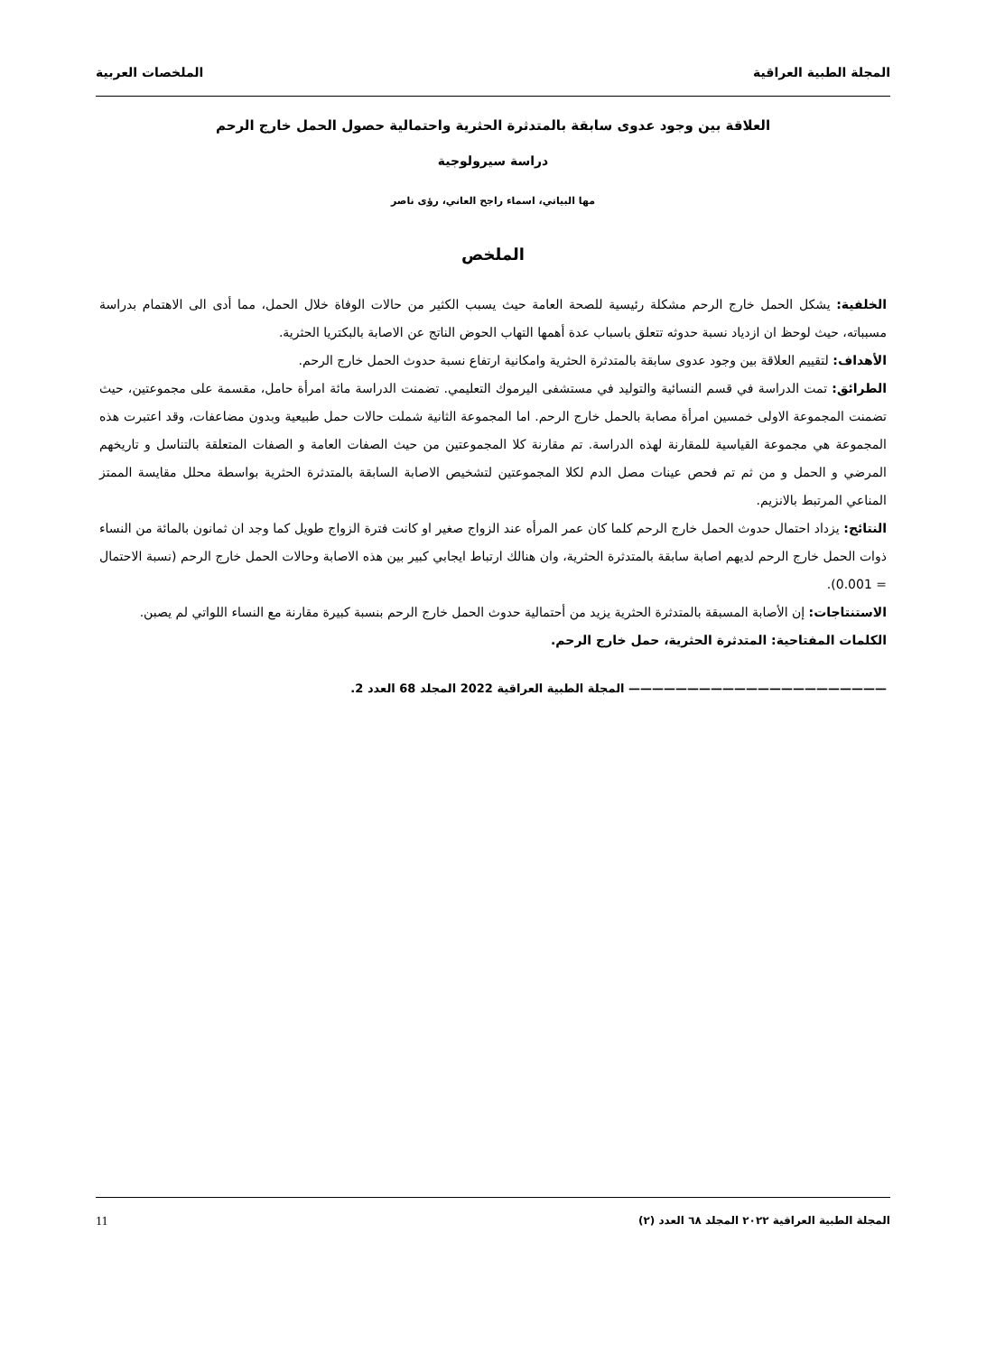المجلة الطبية العراقية الملخصات العربية
العلاقة بين وجود عدوى سابقة بالمتدثرة الحثرية واحتمالية حصول الحمل خارج الرحم
دراسة سيرولوجية
مها البياتي، اسماء راجح العاني، رؤى ناصر
الملخص
الخلفية: يشكل الحمل خارج الرحم مشكلة رئيسية للصحة العامة حيث يسبب الكثير من حالات الوفاة خلال الحمل، مما أدى الى الاهتمام بدراسة مسبباته، حيث لوحظ ان ازدياد نسبة حدوثه تتعلق باسباب عدة أهمها التهاب الحوض الناتج عن الاصابة بالبكتريا الحثرية.
الأهداف: لتقييم العلاقة بين وجود عدوى سابقة بالمتدثرة الحثرية وامكانية ارتفاع نسبة حدوث الحمل خارج الرحم.
الطرائق: تمت الدراسة في قسم النسائية والتوليد في مستشفى اليرموك التعليمي. تضمنت الدراسة مائة امرأة حامل، مقسمة على مجموعتين، حيث تضمنت المجموعة الاولى خمسين امرأة مصابة بالحمل خارج الرحم. اما المجموعة الثانية شملت حالات حمل طبيعية وبدون مضاعفات، وقد اعتبرت هذه المجموعة هي مجموعة القياسية للمقارنة لهذه الدراسة. تم مقارنة كلا المجموعتين من حيث الصفات العامة و الصفات المتعلقة بالتناسل و تاريخهم المرضي و الحمل و من ثم تم فحص عينات مصل الدم لكلا المجموعتين لتشخيص الاصابة السابقة بالمتدثرة الحثرية بواسطة محلل مقايسة الممتز المناعي المرتبط بالانزيم.
النتائج: يزداد احتمال حدوث الحمل خارج الرحم كلما كان عمر المرأه عند الزواج صغير او كانت فترة الزواج طويل كما وجد ان ثمانون بالمائة من النساء ذوات الحمل خارج الرحم لديهم اصابة سابقة بالمتدثرة الحثرية، وان هنالك ارتباط ايجابي كبير بين هذه الاصابة وحالات الحمل خارج الرحم (نسبة الاحتمال = 0.001).
الاستنتاجات: إن الأصابة المسبقة بالمتدثرة الحثرية يزيد من أحتمالية حدوث الحمل خارج الرحم بنسبة كبيرة مقارنة مع النساء اللواتي لم يصبن.
الكلمات المفتاحية: المتدثرة الحثرية، حمل خارج الرحم.
—————————————————————— المجلة الطبية العراقية 2022 المجلد 68 العدد 2.
المجلة الطبية العراقية ٢٠٢٢ المجلد ٦٨ العدد (٢) 11